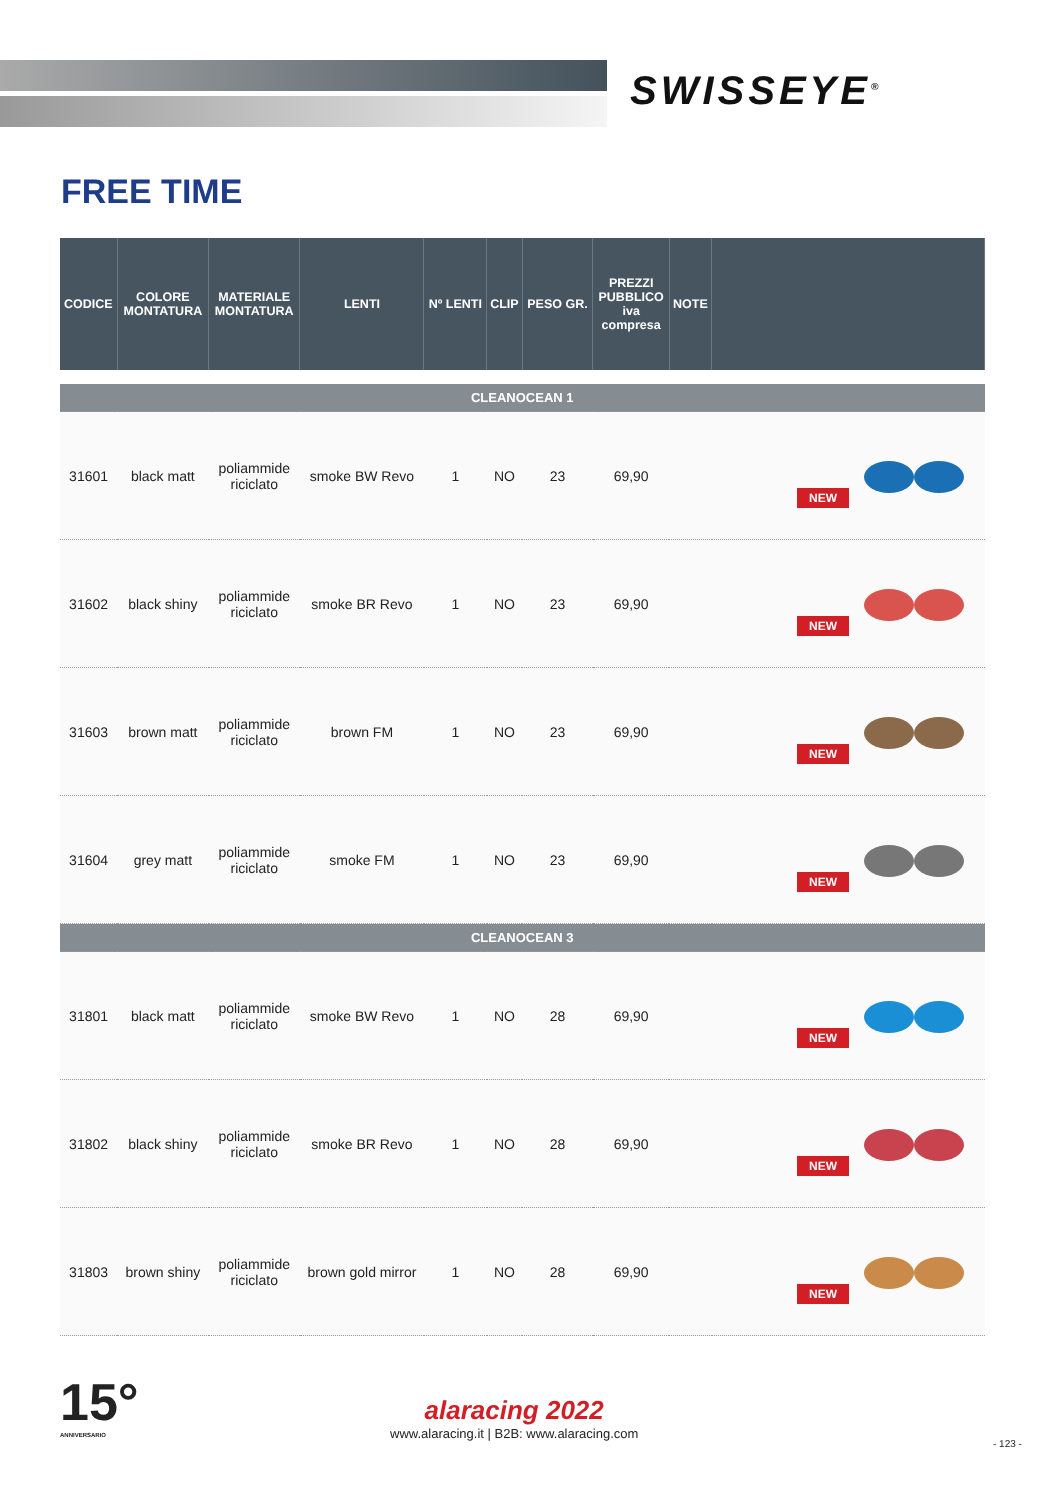SWISSEYE<sup>®</sup>
FREE TIME
| CODICE | COLORE MONTATURA | MATERIALE MONTATURA | LENTI | Nº LENTI | CLIP | PESO GR. | PREZZI PUBBLICO iva compresa | NOTE | |
| --- | --- | --- | --- | --- | --- | --- | --- | --- | --- |
| CLEANOCEAN 1 | | | | | | | | | |
| 31601 | black matt | poliammide riciclato | smoke BW Revo | 1 | NO | 23 | 69,90 | | NEW |
| 31602 | black shiny | poliammide riciclato | smoke BR Revo | 1 | NO | 23 | 69,90 | | NEW |
| 31603 | brown matt | poliammide riciclato | brown FM | 1 | NO | 23 | 69,90 | | NEW |
| 31604 | grey matt | poliammide riciclato | smoke FM | 1 | NO | 23 | 69,90 | | NEW |
| CLEANOCEAN 3 | | | | | | | | | |
| 31801 | black matt | poliammide riciclato | smoke BW Revo | 1 | NO | 28 | 69,90 | | NEW |
| 31802 | black shiny | poliammide riciclato | smoke BR Revo | 1 | NO | 28 | 69,90 | | NEW |
| 31803 | brown shiny | poliammide riciclato | brown gold mirror | 1 | NO | 28 | 69,90 | | NEW |
15°
ANNIVERSARIO
alaracing 2022
www.alaracing.it | B2B: www.alaracing.com
- 123 -